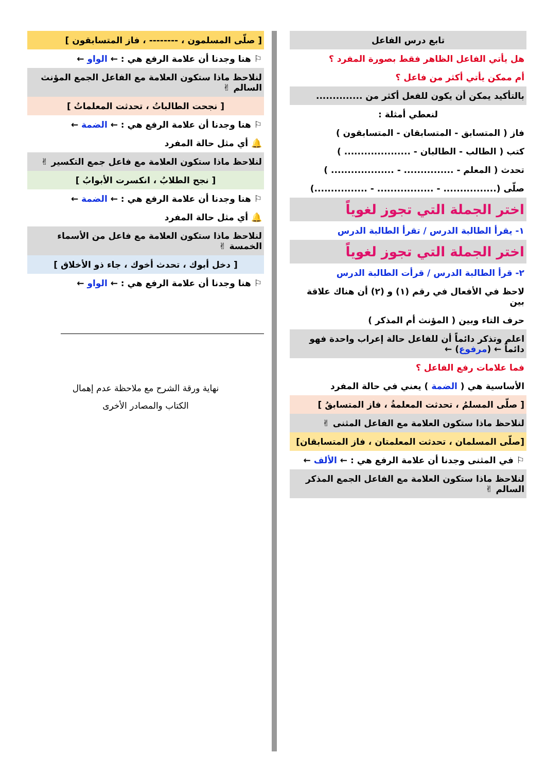تابع درس الفاعل
هل يأتي الفاعل الظاهر فقط بصورة المفرد ؟
أم ممكن يأتي أكثر من فاعل ؟
بالتأكيد يمكن أن يكون للفعل أكثر من ..............
لنعطي أمثلة :
فاز ( المتسابق - المتسابقان - المتسابقون )
كتب ( الطالب - الطالبان - .................... )
تحدث ( المعلم - ............... - ................... )
صلّى (................ - ................. - ................)
اختر الجملة التي تجوز لغوياً
١- يقرأ الطالبة الدرس / تقرأ الطالبة الدرس
اختر الجملة التي تجوز لغوياً
٢- قرأ الطالبة الدرس / قرأت الطالبة الدرس
لاحظ في الأفعال في رقم (١) و (٢) أن هناك علاقة بين
حرف التاء وبين ( المؤنث أم المذكر )
اعلم وتذكر دائماً أن للفاعل حالة إعراب واحدة فهو دائماً ← (مرفوع) ←
فما علامات رفع الفاعل ؟
الأساسية هي ( الضمة ) يعني في حالة المفرد
[ صلّى المسلمُ ، تحدثت المعلمةُ ، فاز المتسابقُ ]
لنلاحظ ماذا ستكون العلامة مع الفاعل المثنى ✌
[صلّى المسلمان ، تحدثت المعلمتان ، فاز المتسابقان]
⚐ في المثنى وجدنا أن علامة الرفع هي : ← الألف ←
لنلاحظ ماذا ستكون العلامة مع الفاعل الجمع المذكر السالم ✌
[ صلّى المسلمون ، -------- ، فاز المتسابقون ]
⚐ هنا وجدنا أن علامة الرفع هي : ← الواو ←
لنلاحظ ماذا ستكون العلامة مع الفاعل الجمع المؤنث السالم ✌
[ نجحت الطالباتُ ، تحدثت المعلماتُ ]
⚐ هنا وجدنا أن علامة الرفع هي : ← الضمة ←
🔔 أي مثل حالة المفرد
لنلاحظ ماذا ستكون العلامة مع فاعل جمع التكسير ✌
[ نجح الطلابُ ، انكسرت الأبوابُ ]
⚐ هنا وجدنا أن علامة الرفع هي : ← الضمة ←
🔔 أي مثل حالة المفرد
لنلاحظ ماذا ستكون العلامة مع فاعل من الأسماء الخمسة ✌
[ دخل أبوك ، تحدث أخوك ، جاء ذو الأخلاق ]
⚐ هنا وجدنا أن علامة الرفع هي : ← الواو ←
نهاية ورقة الشرح مع ملاحظة عدم إهمال
الكتاب والمصادر الأخرى